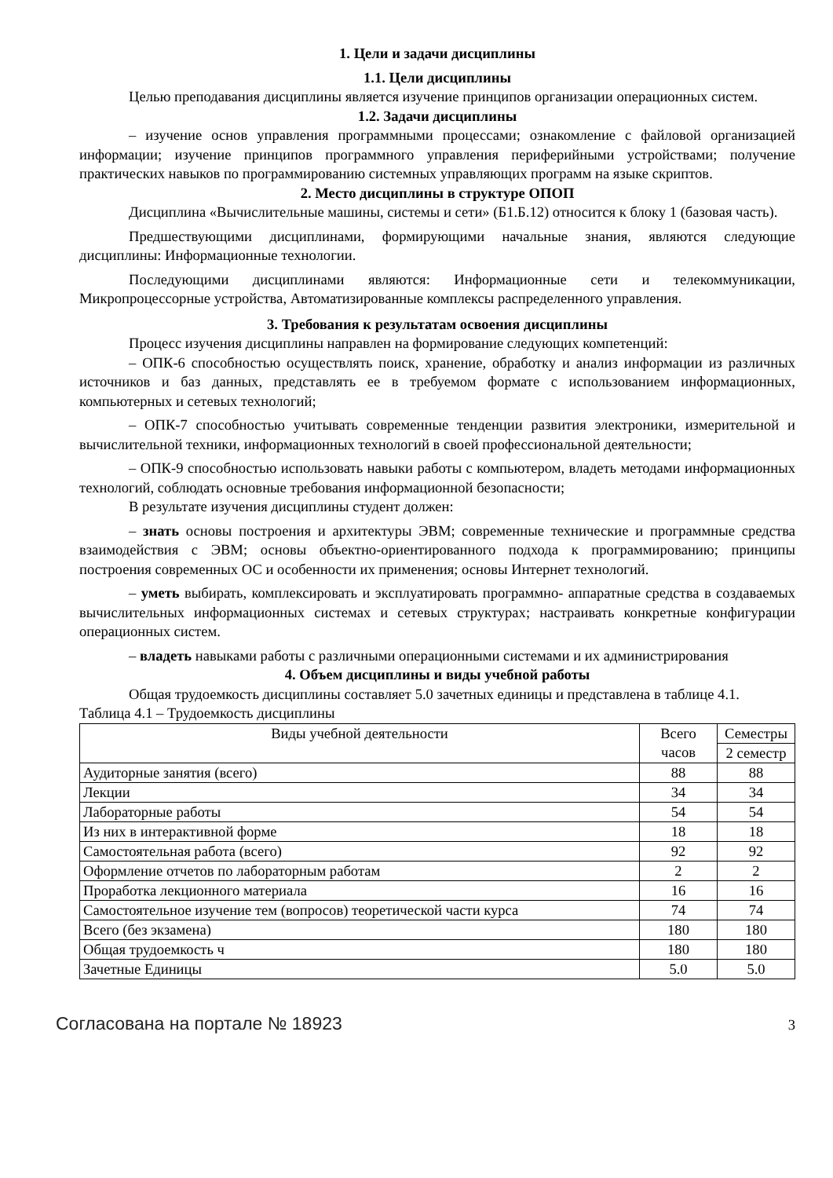1. Цели и задачи дисциплины
1.1. Цели дисциплины
Целью преподавания дисциплины является изучение принципов организации операционных систем.
1.2. Задачи дисциплины
– изучение основ управления программными процессами; ознакомление с файловой организацией информации; изучение принципов программного управления периферийными устройствами; получение практических навыков по программированию системных управляющих программ на языке скриптов.
2. Место дисциплины в структуре ОПОП
Дисциплина «Вычислительные машины, системы и сети» (Б1.Б.12) относится к блоку 1 (базовая часть).
Предшествующими дисциплинами, формирующими начальные знания, являются следующие дисциплины: Информационные технологии.
Последующими дисциплинами являются: Информационные сети и телекоммуникации, Микропроцессорные устройства, Автоматизированные комплексы распределенного управления.
3. Требования к результатам освоения дисциплины
Процесс изучения дисциплины направлен на формирование следующих компетенций:
– ОПК-6 способностью осуществлять поиск, хранение, обработку и анализ информации из различных источников и баз данных, представлять ее в требуемом формате с использованием информационных, компьютерных и сетевых технологий;
– ОПК-7 способностью учитывать современные тенденции развития электроники, измерительной и вычислительной техники, информационных технологий в своей профессиональной деятельности;
– ОПК-9 способностью использовать навыки работы с компьютером, владеть методами информационных технологий, соблюдать основные требования информационной безопасности;
В результате изучения дисциплины студент должен:
– знать основы построения и архитектуры ЭВМ; современные технические и программные средства взаимодействия с ЭВМ; основы объектно-ориентированного подхода к программированию; принципы построения современных ОС и особенности их применения; основы Интернет технологий.
– уметь выбирать, комплексировать и эксплуатировать программно- аппаратные средства в создаваемых вычислительных информационных системах и сетевых структурах; настраивать конкретные конфигурации операционных систем.
– владеть навыками работы с различными операционными системами и их администрирования
4. Объем дисциплины и виды учебной работы
Общая трудоемкость дисциплины составляет 5.0 зачетных единицы и представлена в таблице 4.1.
Таблица 4.1 – Трудоемкость дисциплины
| Виды учебной деятельности | Всего часов | Семестры |
| --- | --- | --- |
| | | 2 семестр |
| Аудиторные занятия (всего) | 88 | 88 |
| Лекции | 34 | 34 |
| Лабораторные работы | 54 | 54 |
| Из них в интерактивной форме | 18 | 18 |
| Самостоятельная работа (всего) | 92 | 92 |
| Оформление отчетов по лабораторным работам | 2 | 2 |
| Проработка лекционного материала | 16 | 16 |
| Самостоятельное изучение тем (вопросов) теоретической части курса | 74 | 74 |
| Всего (без экзамена) | 180 | 180 |
| Общая трудоемкость ч | 180 | 180 |
| Зачетные Единицы | 5.0 | 5.0 |
Согласована на портале № 18923 3